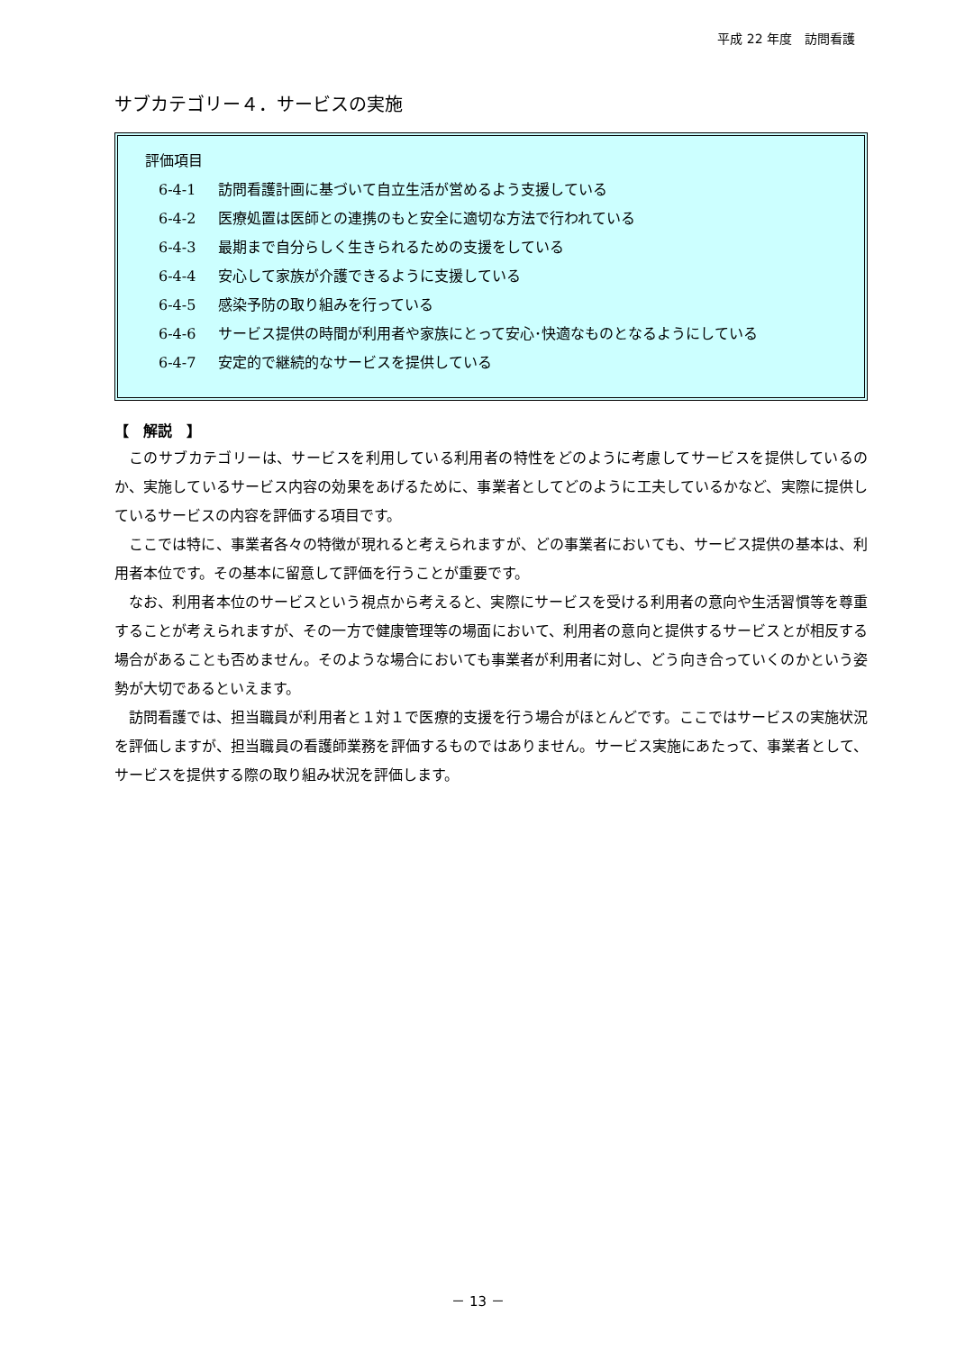平成 22 年度　訪問看護
サブカテゴリー４．サービスの実施
評価項目
6-4-1 訪問看護計画に基づいて自立生活が営めるよう支援している
6-4-2 医療処置は医師との連携のもと安全に適切な方法で行われている
6-4-3 最期まで自分らしく生きられるための支援をしている
6-4-4 安心して家族が介護できるように支援している
6-4-5 感染予防の取り組みを行っている
6-4-6 サービス提供の時間が利用者や家族にとって安心･快適なものとなるようにしている
6-4-7 安定的で継続的なサービスを提供している
【　解説　】
このサブカテゴリーは、サービスを利用している利用者の特性をどのように考慮してサービスを提供しているのか、実施しているサービス内容の効果をあげるために、事業者としてどのように工夫しているかなど、実際に提供しているサービスの内容を評価する項目です。
ここでは特に、事業者各々の特徴が現れると考えられますが、どの事業者においても、サービス提供の基本は、利用者本位です。その基本に留意して評価を行うことが重要です。
なお、利用者本位のサービスという視点から考えると、実際にサービスを受ける利用者の意向や生活習慣等を尊重することが考えられますが、その一方で健康管理等の場面において、利用者の意向と提供するサービスとが相反する場合があることも否めません。そのような場合においても事業者が利用者に対し、どう向き合っていくのかという姿勢が大切であるといえます。
訪問看護では、担当職員が利用者と１対１で医療的支援を行う場合がほとんどです。ここではサービスの実施状況を評価しますが、担当職員の看護師業務を評価するものではありません。サービス実施にあたって、事業者として、サービスを提供する際の取り組み状況を評価します。
－ 13 －